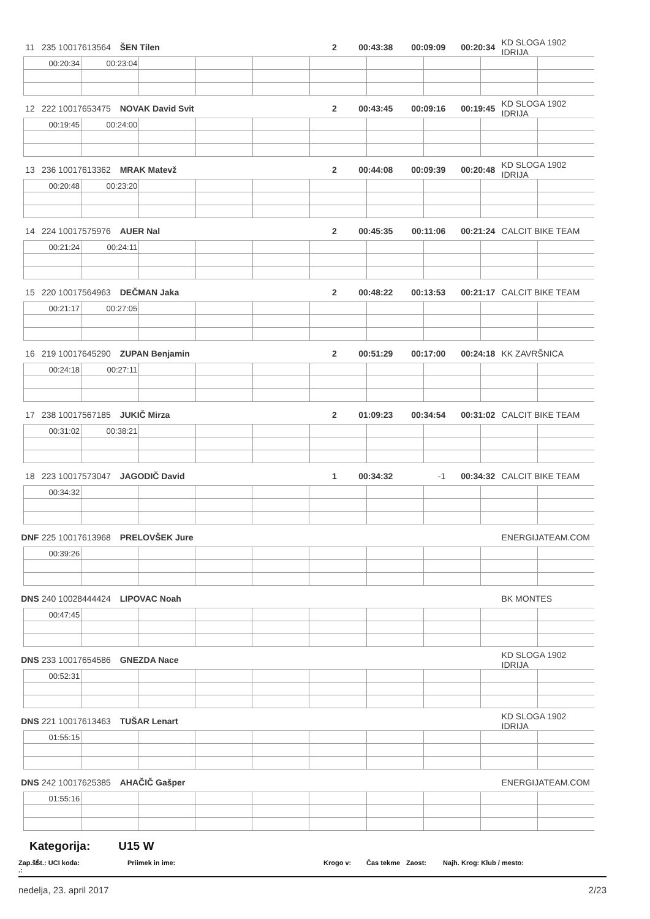11 235 10017613564 ŠEN Tilen 2 00:43:38 00:09:09 00:20:34 KD SLOGA 1902 IDRIJA
| 00:20:34 | 00:23:04 | | | | | | | | |
12 222 10017653475 NOVAK David Svit 2 00:43:45 00:09:16 00:19:45 KD SLOGA 1902 IDRIJA
| 00:19:45 | 00:24:00 | | | | | | | | |
13 236 10017613362 MRAK Matevž 2 00:44:08 00:09:39 00:20:48 KD SLOGA 1902 IDRIJA
| 00:20:48 | 00:23:20 | | | | | | | | |
14 224 10017575976 AUER Nal 2 00:45:35 00:11:06 00:21:24 CALCIT BIKE TEAM
| 00:21:24 | 00:24:11 | | | | | | | | |
15 220 10017564963 DEČMAN Jaka 2 00:48:22 00:13:53 00:21:17 CALCIT BIKE TEAM
| 00:21:17 | 00:27:05 | | | | | | | | |
16 219 10017645290 ZUPAN Benjamin 2 00:51:29 00:17:00 00:24:18 KK ZAVRŠNICA
| 00:24:18 | 00:27:11 | | | | | | | | |
17 238 10017567185 JUKIČ Mirza 2 01:09:23 00:34:54 00:31:02 CALCIT BIKE TEAM
| 00:31:02 | 00:38:21 | | | | | | | | |
18 223 10017573047 JAGODIČ David 1 00:34:32 -1 00:34:32 CALCIT BIKE TEAM
| 00:34:32 | | | | | | | | | |
DNF 225 10017613968 PRELOVŠEK Jure ENERGIJATEAM.COM
| 00:39:26 | | | | | | | | | |
DNS 240 10028444424 LIPOVAC Noah BK MONTES
| 00:47:45 | | | | | | | | | |
DNS 233 10017654586 GNEZDA Nace KD SLOGA 1902 IDRIJA
| 00:52:31 | | | | | | | | | |
DNS 221 10017613463 TUŠAR Lenart KD SLOGA 1902 IDRIJA
| 01:55:15 | | | | | | | | | |
DNS 242 10017625385 AHAČIČ Gašper ENERGIJATEAM.COM
| 01:55:16 | | | | | | | | | |
Kategorija: U15 W
Zap.št .: Št.: UCI koda: Priimek in ime: Krogo v: Čas tekme Zaost: Najh. Krog: Klub / mesto:
nedelja, 23. april 2017 2/23